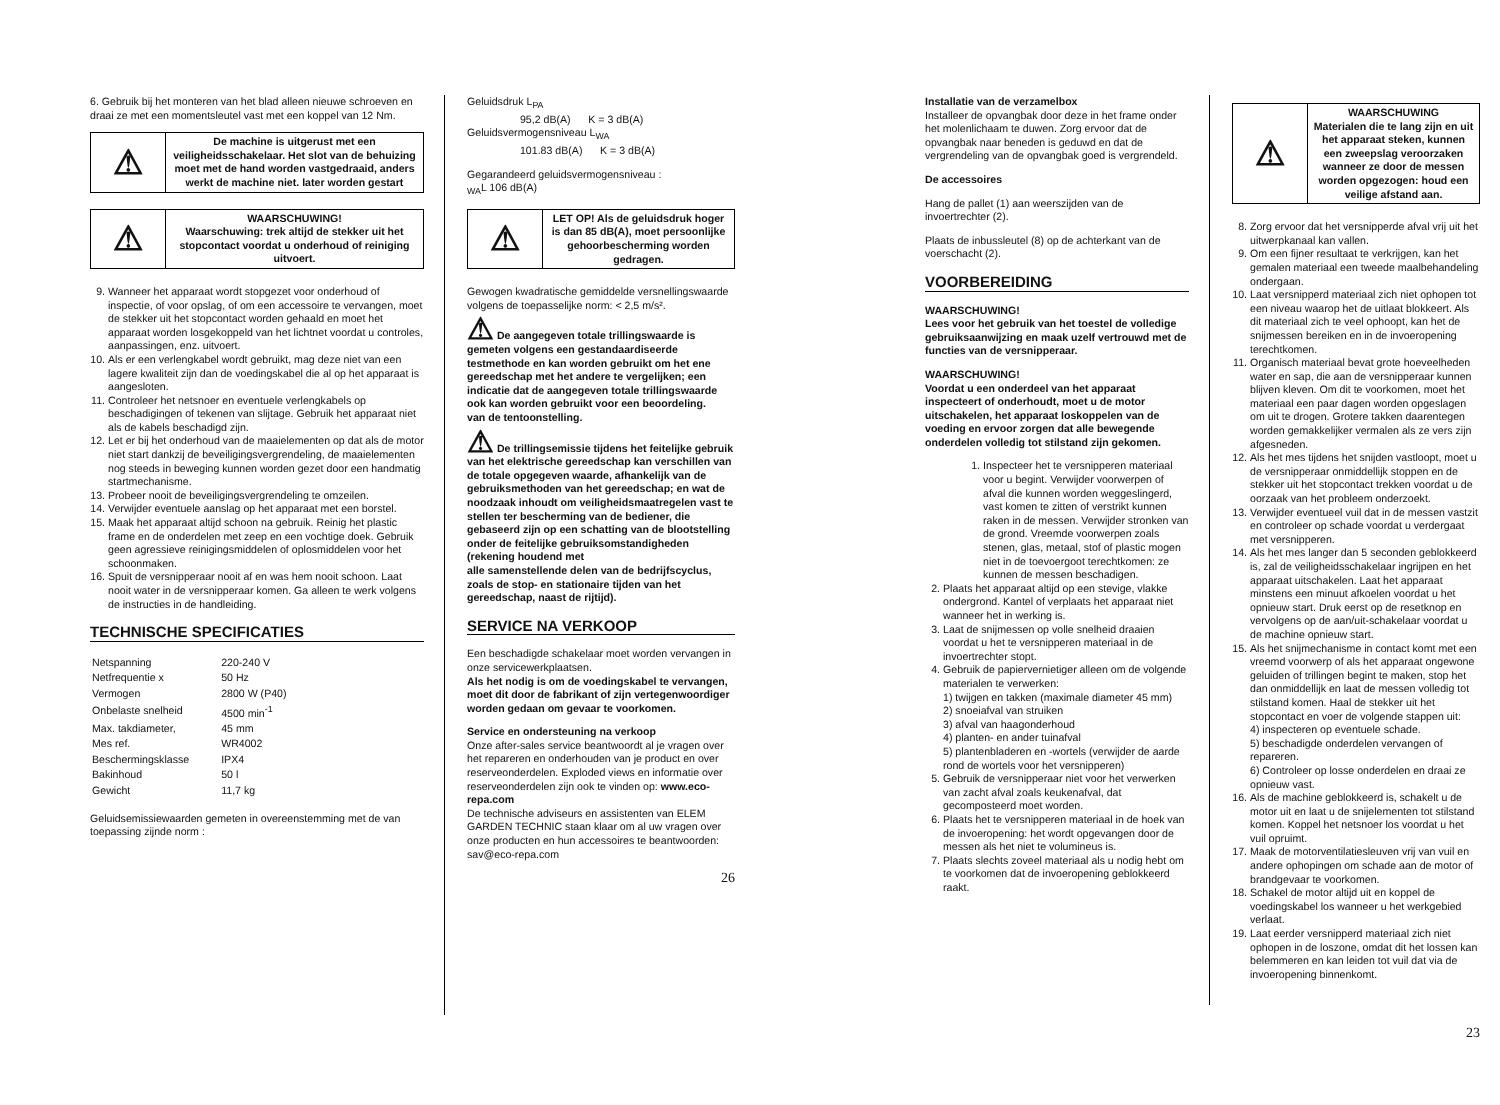6. Gebruik bij het monteren van het blad alleen nieuwe schroeven en draai ze met een momentsleutel vast met een koppel van 12 Nm.
| ⚠ | De machine is uitgerust met een veiligheidsschakelaar. Het slot van de behuizing moet met de hand worden vastgedraaid, anders werkt de machine niet. later worden gestart |
| ⚠ | WAARSCHUWING! Waarschuwing: trek altijd de stekker uit het stopcontact voordat u onderhoud of reiniging uitvoert. |
9. Wanneer het apparaat wordt stopgezet voor onderhoud of inspectie, of voor opslag, of om een accessoire te vervangen, moet de stekker uit het stopcontact worden gehaald en moet het apparaat worden losgekoppeld van het lichtnet voordat u controles, aanpassingen, enz. uitvoert.
10. Als er een verlengkabel wordt gebruikt, mag deze niet van een lagere kwaliteit zijn dan de voedingskabel die al op het apparaat is aangesloten.
11. Controleer het netsnoer en eventuele verlengkabels op beschadigingen of tekenen van slijtage. Gebruik het apparaat niet als de kabels beschadigd zijn.
12. Let er bij het onderhoud van de maaielementen op dat als de motor niet start dankzij de beveiligingsvergrendeling, de maaielementen nog steeds in beweging kunnen worden gezet door een handmatig startmechanisme.
13. Probeer nooit de beveiligingsvergrendeling te omzeilen.
14. Verwijder eventuele aanslag op het apparaat met een borstel.
15. Maak het apparaat altijd schoon na gebruik. Reinig het plastic frame en de onderdelen met zeep en een vochtige doek. Gebruik geen agressieve reinigingsmiddelen of oplosmiddelen voor het schoonmaken.
16. Spuit de versnipperaar nooit af en was hem nooit schoon. Laat nooit water in de versnipperaar komen. Ga alleen te werk volgens de instructies in de handleiding.
TECHNISCHE SPECIFICATIES
| Netspanning | 220-240 V |
| Netfrequentie x | 50 Hz |
| Vermogen | 2800 W (P40) |
| Onbelaste snelheid | 4500 min<sup>-1</sup> |
| Max. takdiameter, | 45 mm |
| Mes ref. | WR4002 |
| Beschermingsklasse | IPX4 |
| Bakinhoud | 50 l |
| Gewicht | 11,7 kg |
Geluidsemissiewaarden gemeten in overeenstemming met de van toepassing zijnde norm :
Geluidsdruk L<sub>PA</sub>
95,2 dB(A) K = 3 dB(A)
Geluidsvermogensniveau L<sub>WA</sub>
101.83 dB(A) K = 3 dB(A)
Gegarandeerd geluidsvermogensniveau :
<sub>WA</sub>L 106 dB(A)
| ⚠ | LET OP! Als de geluidsdruk hoger is dan 85 dB(A), moet persoonlijke gehoorbescherming worden gedragen. |
Gewogen kwadratische gemiddelde versnellingswaarde volgens de toepasselijke norm: < 2,5 m/s².
⚠ De aangegeven totale trillingswaarde is gemeten volgens een gestandaardiseerde testmethode en kan worden gebruikt om het ene gereedschap met het andere te vergelijken; een indicatie dat de aangegeven totale trillingswaarde ook kan worden gebruikt voor een beoordeling.
van de tentoonstelling.
⚠ De trillingsemissie tijdens het feitelijke gebruik van het elektrische gereedschap kan verschillen van de totale opgegeven waarde, afhankelijk van de gebruiksmethoden van het gereedschap; en wat de noodzaak inhoudt om veiligheidsmaatregelen vast te stellen ter bescherming van de bediener, die gebaseerd zijn op een schatting van de blootstelling onder de feitelijke gebruiksomstandigheden (rekening houdend met
alle samenstellende delen van de bedrijfscyclus, zoals de stop- en stationaire tijden van het gereedschap, naast de rijtijd).
SERVICE NA VERKOOP
Een beschadigde schakelaar moet worden vervangen in onze servicewerkplaatsen.
Als het nodig is om de voedingskabel te vervangen, moet dit door de fabrikant of zijn vertegenwoordiger worden gedaan om gevaar te voorkomen.
Service en ondersteuning na verkoop
Onze after-sales service beantwoordt al je vragen over het repareren en onderhouden van je product en over reserveonderdelen. Exploded views en informatie over reserveonderdelen zijn ook te vinden op: www.eco-repa.com
De technische adviseurs en assistenten van ELEM GARDEN TECHNIC staan klaar om al uw vragen over onze producten en hun accessoires te beantwoorden: sav@eco-repa.com
26
Installatie van de verzamelbox
Installeer de opvangbak door deze in het frame onder het molenlichaam te duwen. Zorg ervoor dat de opvangbak naar beneden is geduwd en dat de vergrendeling van de opvangbak goed is vergrendeld.
De accessoires
Hang de pallet (1) aan weerszijden van de invoertrechter (2).
Plaats de inbussleutel (8) op de achterkant van de voerschacht (2).
VOORBEREIDING
WAARSCHUWING!
Lees voor het gebruik van het toestel de volledige gebruiksaanwijzing en maak uzelf vertrouwd met de functies van de versnipperaar.
WAARSCHUWING!
Voordat u een onderdeel van het apparaat inspecteert of onderhoudt, moet u de motor uitschakelen, het apparaat loskoppelen van de voeding en ervoor zorgen dat alle bewegende onderdelen volledig tot stilstand zijn gekomen.
1. Inspecteer het te versnipperen materiaal voor u begint. Verwijder voorwerpen of afval die kunnen worden weggeslingerd, vast komen te zitten of verstrikt kunnen raken in de messen. Verwijder stronken van de grond. Vreemde voorwerpen zoals stenen, glas, metaal, stof of plastic mogen niet in de toevoergoot terechtkomen: ze kunnen de messen beschadigen.
2. Plaats het apparaat altijd op een stevige, vlakke ondergrond. Kantel of verplaats het apparaat niet wanneer het in werking is.
3. Laat de snijmessen op volle snelheid draaien voordat u het te versnipperen materiaal in de invoertrechter stopt.
4. Gebruik de papiervernietiger alleen om de volgende materialen te verwerken:
1) twijgen en takken (maximale diameter 45 mm)
2) snoeiafval van struiken
3) afval van haagonderhoud
4) planten- en ander tuinafval
5) plantenbladeren en -wortels (verwijder de aarde rond de wortels voor het versnipperen)
5. Gebruik de versnipperaar niet voor het verwerken van zacht afval zoals keukenafval, dat gecomposteerd moet worden.
6. Plaats het te versnipperen materiaal in de hoek van de invoeropening: het wordt opgevangen door de messen als het niet te volumineus is.
7. Plaats slechts zoveel materiaal als u nodig hebt om te voorkomen dat de invoeropening geblokkeerd raakt.
| ⚠ | WAARSCHUWING Materialen die te lang zijn en uit het apparaat steken, kunnen een zweepslag veroorzaken wanneer ze door de messen worden opgezogen: houd een veilige afstand aan. |
8. Zorg ervoor dat het versnipperde afval vrij uit het uitwerpkanaal kan vallen.
9. Om een fijner resultaat te verkrijgen, kan het gemalen materiaal een tweede maalbehandeling ondergaan.
10. Laat versnipperd materiaal zich niet ophopen tot een niveau waarop het de uitlaat blokkeert. Als dit materiaal zich te veel ophoopt, kan het de snijmessen bereiken en in de invoeropening terechtkomen.
11. Organisch materiaal bevat grote hoeveelheden water en sap, die aan de versnipperaar kunnen blijven kleven. Om dit te voorkomen, moet het materiaal een paar dagen worden opgeslagen om uit te drogen. Grotere takken daarentegen worden gemakkelijker vermalen als ze vers zijn afgesneden.
12. Als het mes tijdens het snijden vastloopt, moet u de versnipperaar onmiddellijk stoppen en de stekker uit het stopcontact trekken voordat u de oorzaak van het probleem onderzoekt.
13. Verwijder eventueel vuil dat in de messen vastzit en controleer op schade voordat u verdergaat met versnipperen.
14. Als het mes langer dan 5 seconden geblokkeerd is, zal de veiligheidsschakelaar ingrijpen en het apparaat uitschakelen. Laat het apparaat minstens een minuut afkoelen voordat u het opnieuw start. Druk eerst op de resetknop en vervolgens op de aan/uit-schakelaar voordat u de machine opnieuw start.
15. Als het snijmechanisme in contact komt met een vreemd voorwerp of als het apparaat ongewone geluiden of trillingen begint te maken, stop het dan onmiddellijk en laat de messen volledig tot stilstand komen. Haal de stekker uit het stopcontact en voer de volgende stappen uit:
4) inspecteren op eventuele schade.
5) beschadigde onderdelen vervangen of repareren.
6) Controleer op losse onderdelen en draai ze opnieuw vast.
16. Als de machine geblokkeerd is, schakelt u de motor uit en laat u de snijelementen tot stilstand komen. Koppel het netsnoer los voordat u het vuil opruimt.
17. Maak de motorventilatiesleuven vrij van vuil en andere ophopingen om schade aan de motor of brandgevaar te voorkomen.
18. Schakel de motor altijd uit en koppel de voedingskabel los wanneer u het werkgebied verlaat.
19. Laat eerder versnipperd materiaal zich niet ophopen in de loszone, omdat dit het lossen kan belemmeren en kan leiden tot vuil dat via de invoeropening binnenkomt.
23